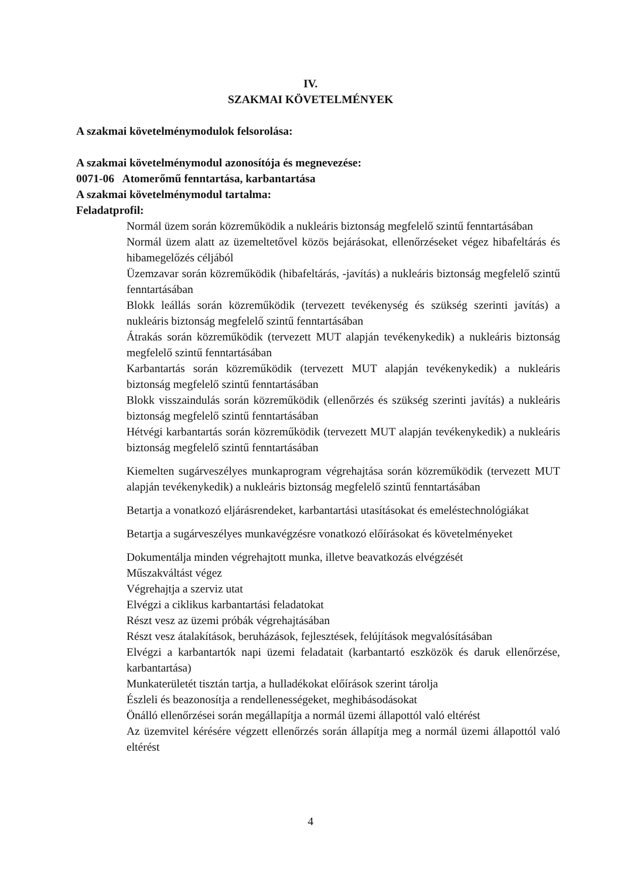IV.
SZAKMAI KÖVETELMÉNYEK
A szakmai követelménymodulok felsorolása:
A szakmai követelménymodul azonosítója és megnevezése:
0071-06 Atomerőmű fenntartása, karbantartása
A szakmai követelménymodul tartalma:
Feladatprofil:
Normál üzem során közreműködik a nukleáris biztonság megfelelő szintű fenntartásában
Normál üzem alatt az üzemeltetővel közös bejárásokat, ellenőrzéseket végez hibafeltárás és hibamegelőzés céljából
Üzemzavar során közreműködik (hibafeltárás, -javítás) a nukleáris biztonság megfelelő szintű fenntartásában
Blokk leállás során közreműködik (tervezett tevékenység és szükség szerinti javítás) a nukleáris biztonság megfelelő szintű fenntartásában
Átrakás során közreműködik (tervezett MUT alapján tevékenykedik) a nukleáris biztonság megfelelő szintű fenntartásában
Karbantartás során közreműködik (tervezett MUT alapján tevékenykedik) a nukleáris biztonság megfelelő szintű fenntartásában
Blokk visszaindulás során közreműködik (ellenőrzés és szükség szerinti javítás) a nukleáris biztonság megfelelő szintű fenntartásában
Hétvégi karbantartás során közreműködik (tervezett MUT alapján tevékenykedik) a nukleáris biztonság megfelelő szintű fenntartásában
Kiemelten sugárveszélyes munkaprogram végrehajtása során közreműködik (tervezett MUT alapján tevékenykedik) a nukleáris biztonság megfelelő szintű fenntartásában
Betartja a vonatkozó eljárásrendeket, karbantartási utasításokat és emeléstechnológiákat
Betartja a sugárveszélyes munkavégzésre vonatkozó előírásokat és követelményeket
Dokumentálja minden végrehajtott munka, illetve beavatkozás elvégzését
Műszakváltást végez
Végrehajtja a szerviz utat
Elvégzi a ciklikus karbantartási feladatokat
Részt vesz az üzemi próbák végrehajtásában
Részt vesz átalakítások, beruházások, fejlesztések, felújítások megvalósításában
Elvégzi a karbantartók napi üzemi feladatait (karbantartó eszközök és daruk ellenőrzése, karbantartása)
Munkaterületét tisztán tartja, a hulladékokat előírások szerint tárolja
Észleli és beazonosítja a rendellenességeket, meghibásodásokat
Önálló ellenőrzései során megállapítja a normál üzemi állapottól való eltérést
Az üzemvitel kérésére végzett ellenőrzés során állapítja meg a normál üzemi állapottól való eltérést
4